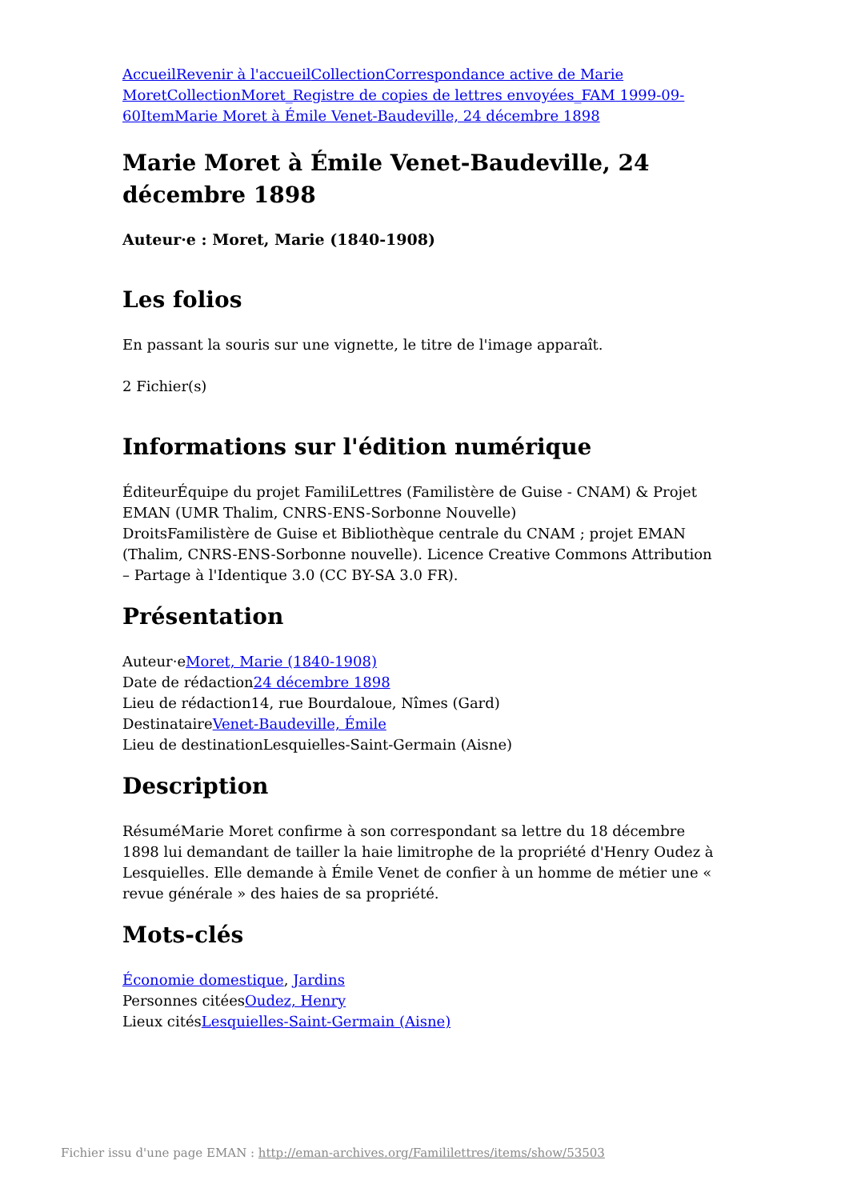Accueil Revenir à l'accueil Collection Correspondance active de Marie Moret Collection Moret_Registre de copies de lettres envoyées_FAM 1999-09-60 Item Marie Moret à Émile Venet-Baudeville, 24 décembre 1898
Marie Moret à Émile Venet-Baudeville, 24 décembre 1898
Auteur·e : Moret, Marie (1840-1908)
Les folios
En passant la souris sur une vignette, le titre de l'image apparaît.
2 Fichier(s)
Informations sur l'édition numérique
ÉditeurÉquipe du projet FamiliLettres (Familistère de Guise - CNAM) & Projet EMAN (UMR Thalim, CNRS-ENS-Sorbonne Nouvelle)
DroitsFamilistère de Guise et Bibliothèque centrale du CNAM ; projet EMAN (Thalim, CNRS-ENS-Sorbonne nouvelle). Licence Creative Commons Attribution – Partage à l'Identique 3.0 (CC BY-SA 3.0 FR).
Présentation
Auteur·eMoret, Marie (1840-1908)
Date de rédaction24 décembre 1898
Lieu de rédaction14, rue Bourdaloue, Nîmes (Gard)
DestinataireVenet-Baudeville, Émile
Lieu de destinationLesquielles-Saint-Germain (Aisne)
Description
RésuméMarie Moret confirme à son correspondant sa lettre du 18 décembre 1898 lui demandant de tailler la haie limitrophe de la propriété d'Henry Oudez à Lesquielles. Elle demande à Émile Venet de confier à un homme de métier une « revue générale » des haies de sa propriété.
Mots-clés
Économie domestique, Jardins
Personnes citéesOudez, Henry
Lieux citésLesquielles-Saint-Germain (Aisne)
Fichier issu d'une page EMAN : http://eman-archives.org/Famililettres/items/show/53503